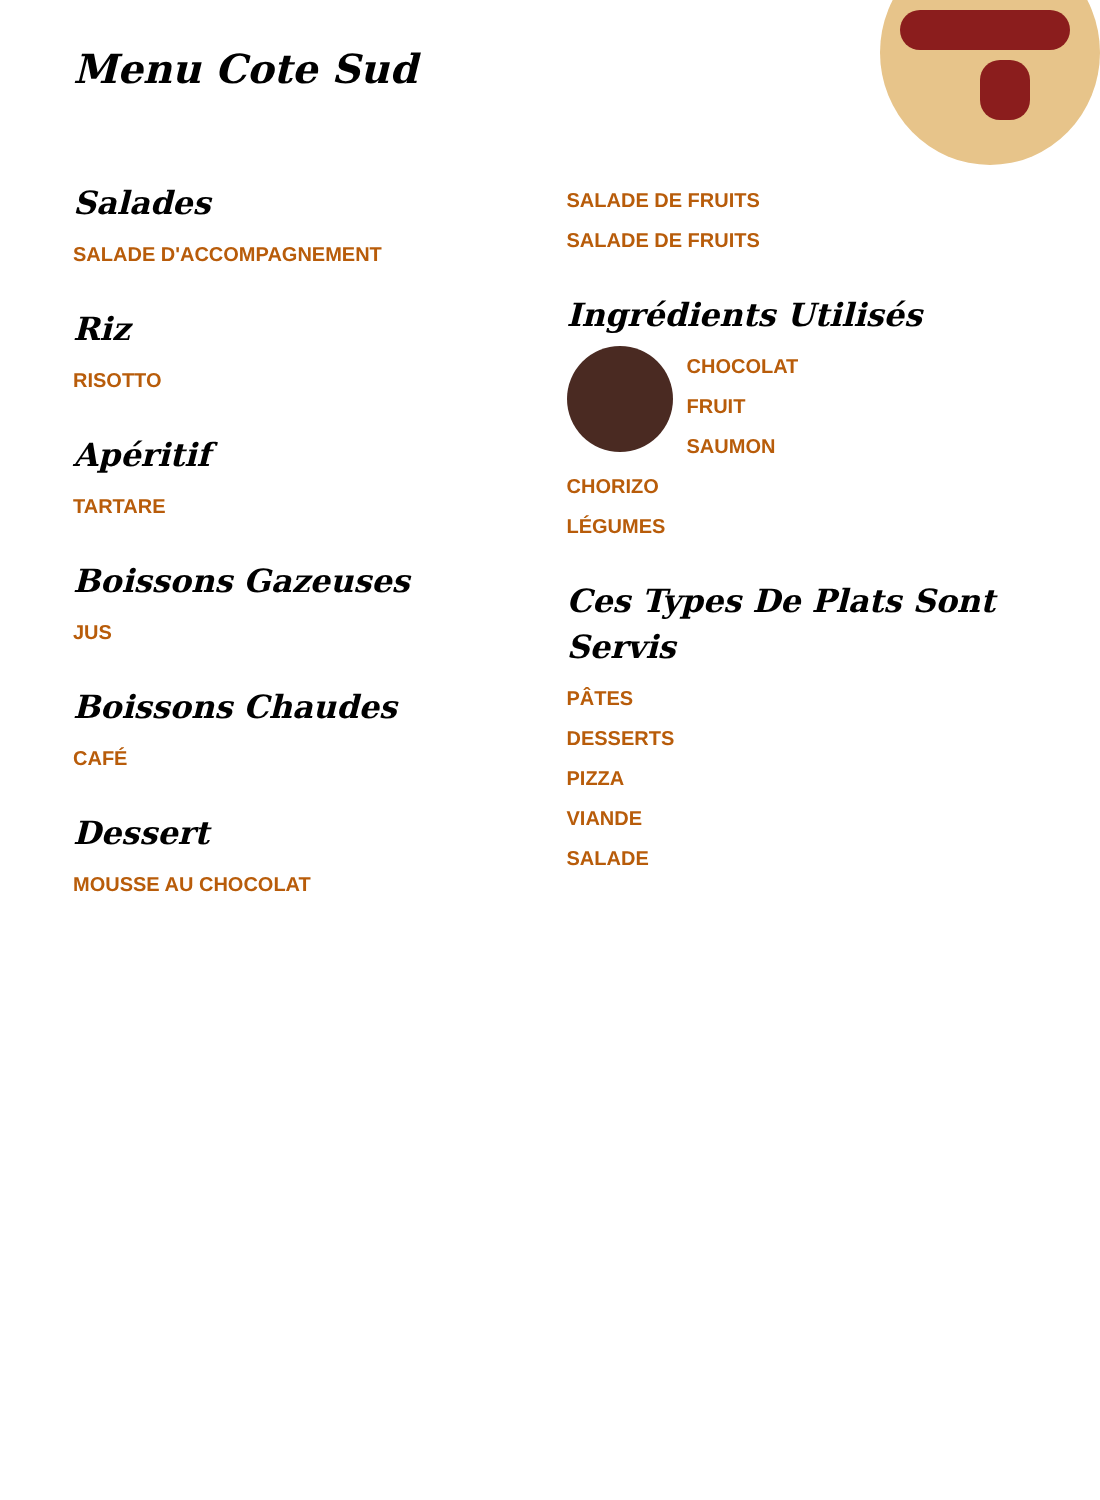Menu Cote Sud
Salades
SALADE D'ACCOMPAGNEMENT
Riz
RISOTTO
Apéritif
TARTARE
Boissons Gazeuses
JUS
Boissons Chaudes
CAFÉ
Dessert
MOUSSE AU CHOCOLAT
SALADE DE FRUITS
SALADE DE FRUITS
Ingrédients Utilisés
CHOCOLAT
FRUIT
SAUMON
CHORIZO
LÉGUMES
Ces Types De Plats Sont Servis
PÂTES
DESSERTS
PIZZA
VIANDE
SALADE